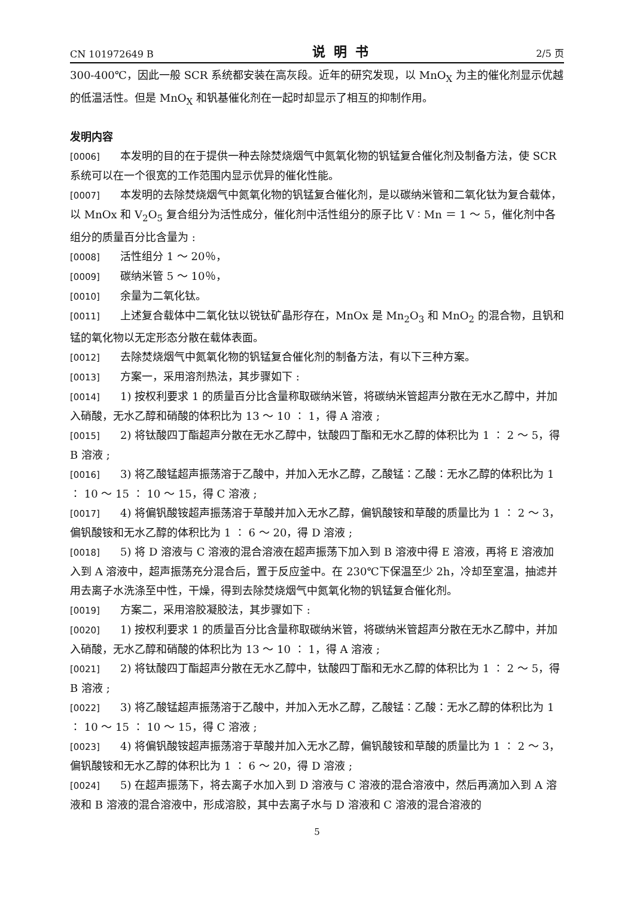CN 101972649 B 说明书 2/5 页
300-400℃，因此一般 SCR 系统都安装在高灰段。近年的研究发现，以 MnO<sub>X</sub> 为主的催化剂显示优越的低温活性。但是 MnO<sub>X</sub> 和钒基催化剂在一起时却显示了相互的抑制作用。
发明内容
[0006] 本发明的目的在于提供一种去除焚烧烟气中氮氧化物的钒锰复合催化剂及制备方法，使 SCR 系统可以在一个很宽的工作范围内显示优异的催化性能。
[0007] 本发明的去除焚烧烟气中氮氧化物的钒锰复合催化剂，是以碳纳米管和二氧化钛为复合载体，以 MnOx 和 V<sub>2</sub>O<sub>5</sub> 复合组分为活性成分，催化剂中活性组分的原子比 V ∶ Mn ＝ 1 ～ 5，催化剂中各组分的质量百分比含量为 :
[0008] 活性组分 1 ～ 20％，
[0009] 碳纳米管 5 ～ 10％，
[0010] 余量为二氧化钛。
[0011] 上述复合载体中二氧化钛以锐钛矿晶形存在，MnOx 是 Mn<sub>2</sub>O<sub>3</sub> 和 MnO<sub>2</sub> 的混合物，且钒和锰的氧化物以无定形态分散在载体表面。
[0012] 去除焚烧烟气中氮氧化物的钒锰复合催化剂的制备方法，有以下三种方案。
[0013] 方案一，采用溶剂热法，其步骤如下 :
[0014] 1) 按权利要求 1 的质量百分比含量称取碳纳米管，将碳纳米管超声分散在无水乙醇中，并加入硝酸，无水乙醇和硝酸的体积比为 13 ～ 10 ∶ 1，得 A 溶液 ;
[0015] 2) 将钛酸四丁酯超声分散在无水乙醇中，钛酸四丁酯和无水乙醇的体积比为 1 ∶ 2 ～ 5，得 B 溶液 ;
[0016] 3) 将乙酸锰超声振荡溶于乙酸中，并加入无水乙醇，乙酸锰∶乙酸∶无水乙醇的体积比为 1 ∶ 10 ～ 15 ∶ 10 ～ 15，得 C 溶液 ;
[0017] 4) 将偏钒酸铵超声振荡溶于草酸并加入无水乙醇，偏钒酸铵和草酸的质量比为 1 ∶ 2 ～ 3，偏钒酸铵和无水乙醇的体积比为 1 ∶ 6 ～ 20，得 D 溶液 ;
[0018] 5) 将 D 溶液与 C 溶液的混合溶液在超声振荡下加入到 B 溶液中得 E 溶液，再将 E 溶液加入到 A 溶液中，超声振荡充分混合后，置于反应釜中。在 230℃下保温至少 2h，冷却至室温，抽滤并用去离子水洗涤至中性，干燥，得到去除焚烧烟气中氮氧化物的钒锰复合催化剂。
[0019] 方案二，采用溶胶凝胶法，其步骤如下 :
[0020] 1) 按权利要求 1 的质量百分比含量称取碳纳米管，将碳纳米管超声分散在无水乙醇中，并加入硝酸，无水乙醇和硝酸的体积比为 13 ～ 10 ∶ 1，得 A 溶液 ;
[0021] 2) 将钛酸四丁酯超声分散在无水乙醇中，钛酸四丁酯和无水乙醇的体积比为 1 ∶ 2 ～ 5，得 B 溶液 ;
[0022] 3) 将乙酸锰超声振荡溶于乙酸中，并加入无水乙醇，乙酸锰∶乙酸∶无水乙醇的体积比为 1 ∶ 10 ～ 15 ∶ 10 ～ 15，得 C 溶液 ;
[0023] 4) 将偏钒酸铵超声振荡溶于草酸并加入无水乙醇，偏钒酸铵和草酸的质量比为 1 ∶ 2 ～ 3，偏钒酸铵和无水乙醇的体积比为 1 ∶ 6 ～ 20，得 D 溶液 ;
[0024] 5) 在超声振荡下，将去离子水加入到 D 溶液与 C 溶液的混合溶液中，然后再滴加入到 A 溶液和 B 溶液的混合溶液中，形成溶胶，其中去离子水与 D 溶液和 C 溶液的混合溶液的
5